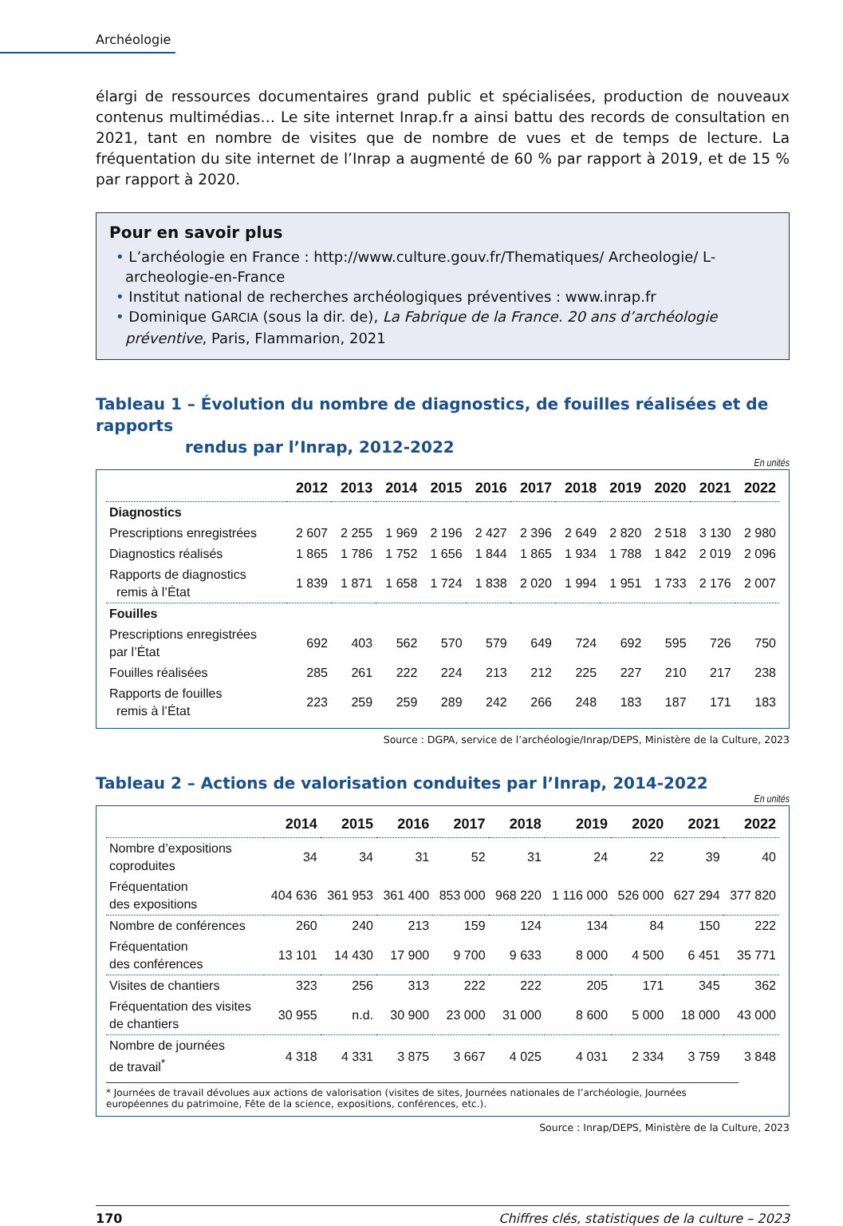Archéologie
élargi de ressources documentaires grand public et spécialisées, production de nouveaux contenus multimédias… Le site internet Inrap.fr a ainsi battu des records de consultation en 2021, tant en nombre de visites que de nombre de vues et de temps de lecture. La fréquentation du site internet de l’Inrap a augmenté de 60 % par rapport à 2019, et de 15 % par rapport à 2020.
Pour en savoir plus
• L’archéologie en France : http://www.culture.gouv.fr/Thematiques/ Archeologie/ L-archeologie-en-France
• Institut national de recherches archéologiques préventives : www.inrap.fr
• Dominique GARCIA (sous la dir. de), La Fabrique de la France. 20 ans d’archéologie préventive, Paris, Flammarion, 2021
Tableau 1 – Évolution du nombre de diagnostics, de fouilles réalisées et de rapports
rendus par l’Inrap, 2012-2022
En unités
| | 2012 | 2013 | 2014 | 2015 | 2016 | 2017 | 2018 | 2019 | 2020 | 2021 | 2022 |
| --- | --- | --- | --- | --- | --- | --- | --- | --- | --- | --- | --- |
| Diagnostics | | | | | | | | | | | |
| Prescriptions enregistrées | 2 607 | 2 255 | 1 969 | 2 196 | 2 427 | 2 396 | 2 649 | 2 820 | 2 518 | 3 130 | 2 980 |
| Diagnostics réalisés | 1 865 | 1 786 | 1 752 | 1 656 | 1 844 | 1 865 | 1 934 | 1 788 | 1 842 | 2 019 | 2 096 |
| Rapports de diagnostics remis à l’État | 1 839 | 1 871 | 1 658 | 1 724 | 1 838 | 2 020 | 1 994 | 1 951 | 1 733 | 2 176 | 2 007 |
| Fouilles | | | | | | | | | | | |
| Prescriptions enregistrées par l’État | 692 | 403 | 562 | 570 | 579 | 649 | 724 | 692 | 595 | 726 | 750 |
| Fouilles réalisées | 285 | 261 | 222 | 224 | 213 | 212 | 225 | 227 | 210 | 217 | 238 |
| Rapports de fouilles remis à l’État | 223 | 259 | 259 | 289 | 242 | 266 | 248 | 183 | 187 | 171 | 183 |
Source : DGPA, service de l’archéologie/Inrap/DEPS, Ministère de la Culture, 2023
Tableau 2 – Actions de valorisation conduites par l’Inrap, 2014-2022
En unités
| | 2014 | 2015 | 2016 | 2017 | 2018 | 2019 | 2020 | 2021 | 2022 |
| --- | --- | --- | --- | --- | --- | --- | --- | --- | --- |
| Nombre d’expositions coproduites | 34 | 34 | 31 | 52 | 31 | 24 | 22 | 39 | 40 |
| Fréquentation des expositions | 404 636 | 361 953 | 361 400 | 853 000 | 968 220 | 1 116 000 | 526 000 | 627 294 | 377 820 |
| Nombre de conférences | 260 | 240 | 213 | 159 | 124 | 134 | 84 | 150 | 222 |
| Fréquentation des conférences | 13 101 | 14 430 | 17 900 | 9 700 | 9 633 | 8 000 | 4 500 | 6 451 | 35 771 |
| Visites de chantiers | 323 | 256 | 313 | 222 | 222 | 205 | 171 | 345 | 362 |
| Fréquentation des visites de chantiers | 30 955 | n.d. | 30 900 | 23 000 | 31 000 | 8 600 | 5 000 | 18 000 | 43 000 |
| Nombre de journées de travail<sup>*</sup> | 4 318 | 4 331 | 3 875 | 3 667 | 4 025 | 4 031 | 2 334 | 3 759 | 3 848 |
* Journées de travail dévolues aux actions de valorisation (visites de sites, Journées nationales de l’archéologie, Journées européennes du patrimoine, Fête de la science, expositions, conférences, etc.).
Source : Inrap/DEPS, Ministère de la Culture, 2023
170 Chiffres clés, statistiques de la culture – 2023